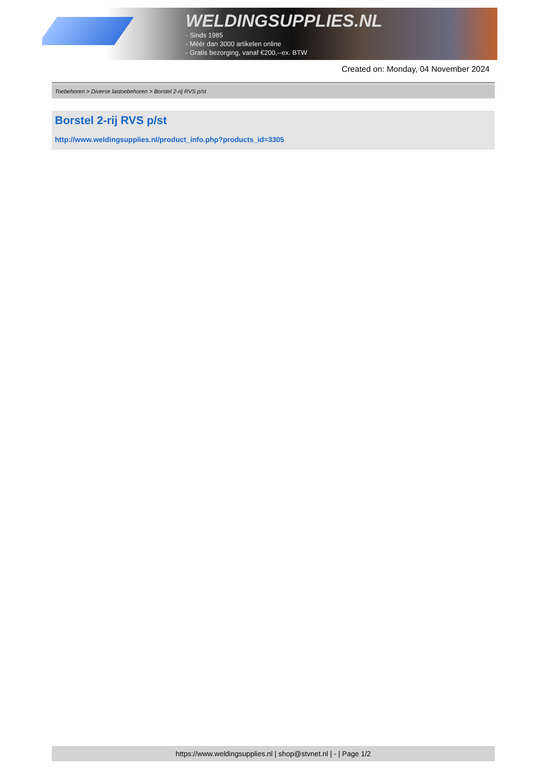WELDINGSUPPLIES.NL
- Sinds 1985
- Méér dan 3000 artikelen online
- Gratis bezorging, vanaf €200,--ex. BTW
Created on: Monday, 04 November 2024
Toebehoren > Diverse lastoebehoren > Borstel 2-rij RVS p/st
Borstel 2-rij RVS p/st
http://www.weldingsupplies.nl/product_info.php?products_id=3305
https://www.weldingsupplies.nl | shop@stvnet.nl | - | Page 1/2